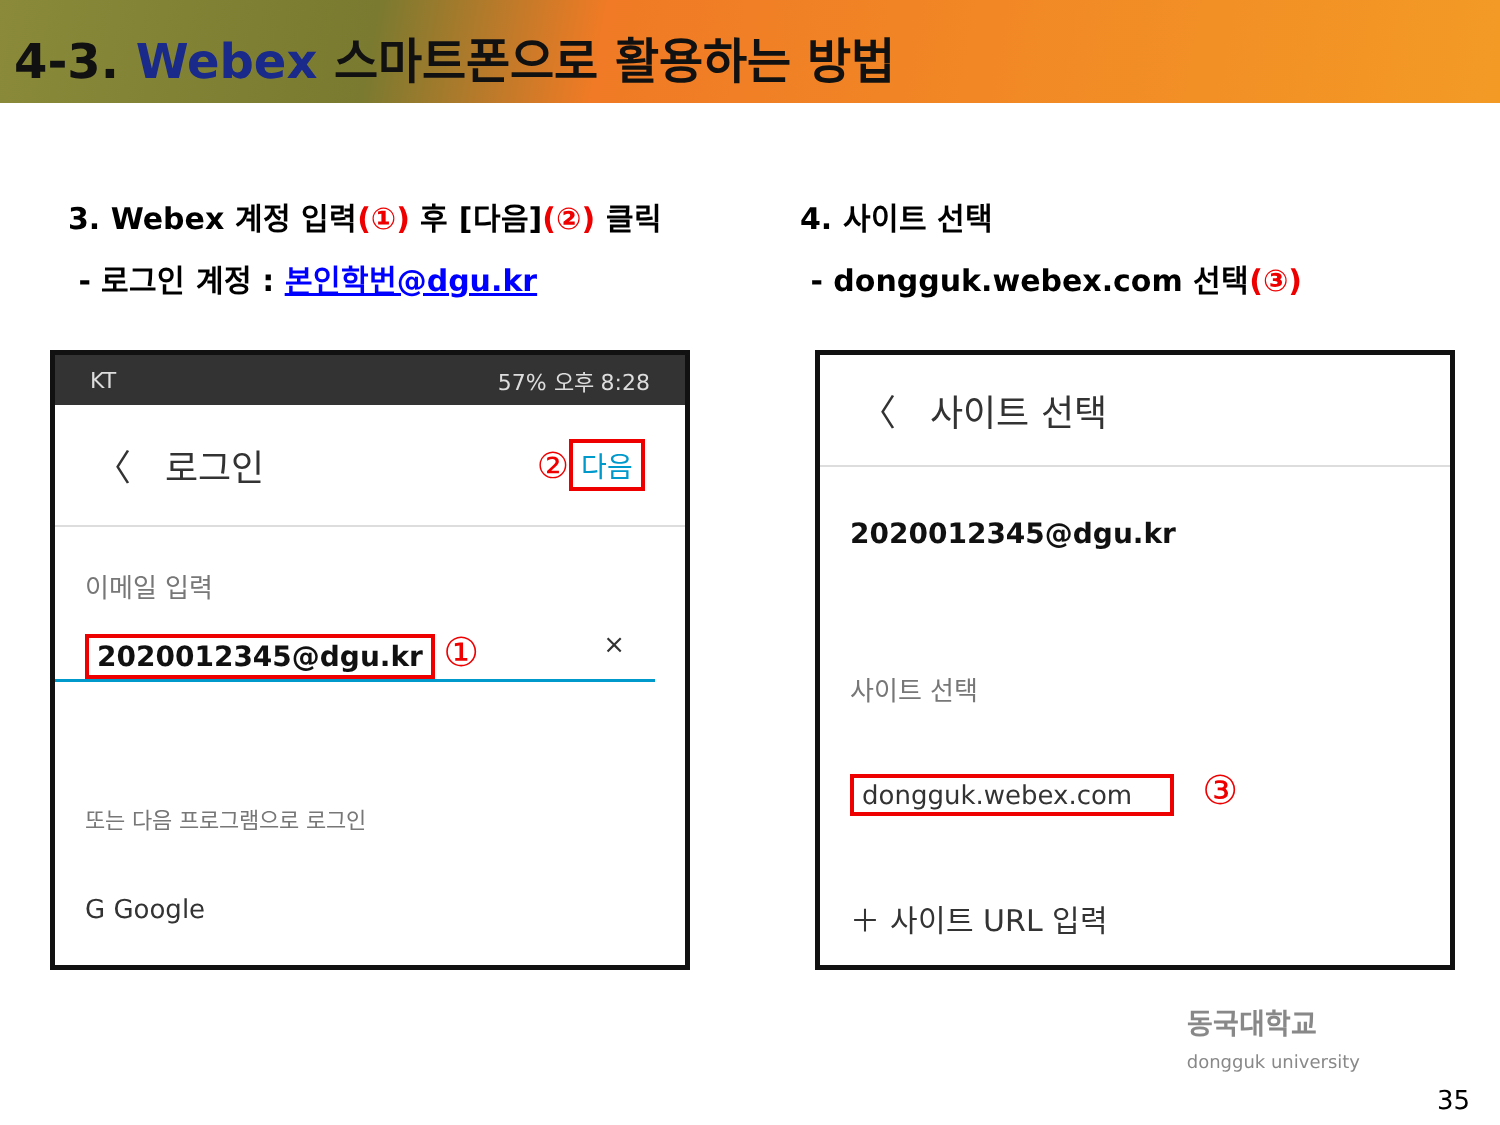4-3. Webex 스마트폰으로 활용하는 방법
3. Webex 계정 입력(①) 후 [다음](②) 클릭
- 로그인 계정 : 본인학번@dgu.kr
KT 57% 오후 8:28
〈 로그인 ② 다음
이메일 입력
2020012345@dgu.kr ① ×
또는 다음 프로그램으로 로그인
G Google
4. 사이트 선택
- dongguk.webex.com 선택(③)
〈 사이트 선택
2020012345@dgu.kr
사이트 선택
dongguk.webex.com ③
＋ 사이트 URL 입력
동국대학교
dongguk university
35